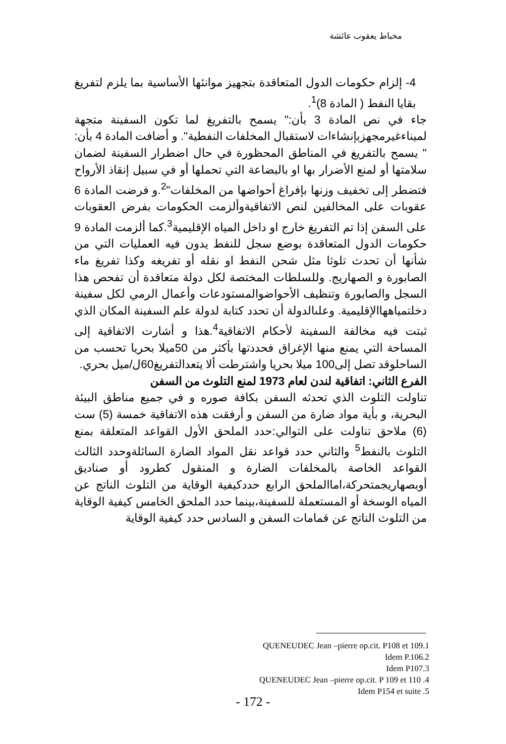مخباط يعقوب عائشة
4- إلزام حكومات الدول المتعاقدة بتجهيز موانئها الأساسية بما يلزم لتفريغ بقايا النفط ( المادة 8)<sup>1</sup>.
جاء في نص المادة 3 بأن:" يسمح بالتفريغ لما تكون السفينة متجهة لميناءغيرمجهزبإنشاءات لاستقبال المخلفات النفطية". و أضافت المادة 4 بأن: " يسمح بالتفريغ في المناطق المحظورة في حال اضطرار السفينة لضمان سلامتها أو لمنع الأضرار بها او بالبضاعة التي تحملها أو في سبيل إنقاذ الأرواح فتضطر إلى تخفيف وزنها بإفراغ أحواضها من المخلفات"<sup>2</sup>.و فرضت المادة 6 عقوبات على المخالفين لنص الاتفاقيةوألزمت الحكومات بفرض العقوبات على السفن إذا تم التفريغ خارج او داخل المياه الإقليمية<sup>3</sup>.كما ألزمت المادة 9 حكومات الدول المتعاقدة بوضع سجل للنفط يدون فيه العمليات التي من شأنها أن تحدث تلوثا مثل شحن النفط او نقله أو تفريغه وكذا تفريغ ماء الصابورة و الصهاريج. وللسلطات المختصة لكل دولة متعاقدة أن تفحص هذا السجل والصابورة وتنظيف الأحواضوالمستودعات وأعمال الرمي لكل سفينة دخلتمياههاالإقليمية. وعلىالدولة أن تحدد كتابة لدولة علم السفينة المكان الذي ثبتت فيه مخالفة السفينة لأحكام الاتفاقية<sup>4</sup>.هذا و أشارت الاتفاقية إلى المساحة التي يمنع منها الإغراق فحددتها بأكثر من 50ميلا بحريا تحسب من الساحلوقد تصل إلى100 ميلا بحريا واشترطت ألا يتعدالتفريغ60ل/ميل بحري.
الفرع الثاني: اتفاقية لندن لعام 1973 لمنع التلوث من السفن
تناولت التلوث الذي تحدثه السفن بكافة صوره و في جميع مناطق البيئة البحرية، و بأية مواد ضارة من السفن و أرفقت هذه الاتفاقية خمسة (5) ست (6) ملاحق تناولت على التوالي:حدد الملحق الأول القواعد المتعلقة بمنع التلوث بالنفط<sup>5</sup> والثاني حدد قواعد نقل المواد الضارة السائلةوحدد الثالث القواعد الخاصة بالمخلفات الضارة و المنقول كطرود أو صناديق أوبصهاريجمتحركة،اماالملحق الرابع حددكيفية الوقاية من التلوث الناتج عن المياه الوسخة أو المستعملة للسفينة،بينما حدد الملحق الخامس كيفية الوقاية من التلوث الناتج عن قمامات السفن و السادس حدد كيفية الوقاية
QUENEUDEC Jean –pierre op.cit. P108 et 109.1
Idem P.106.2
Idem P107.3
QUENEUDEC Jean –pierre op.cit. P 109 et 110 .4
Idem P154 et suite .5
- 172 -